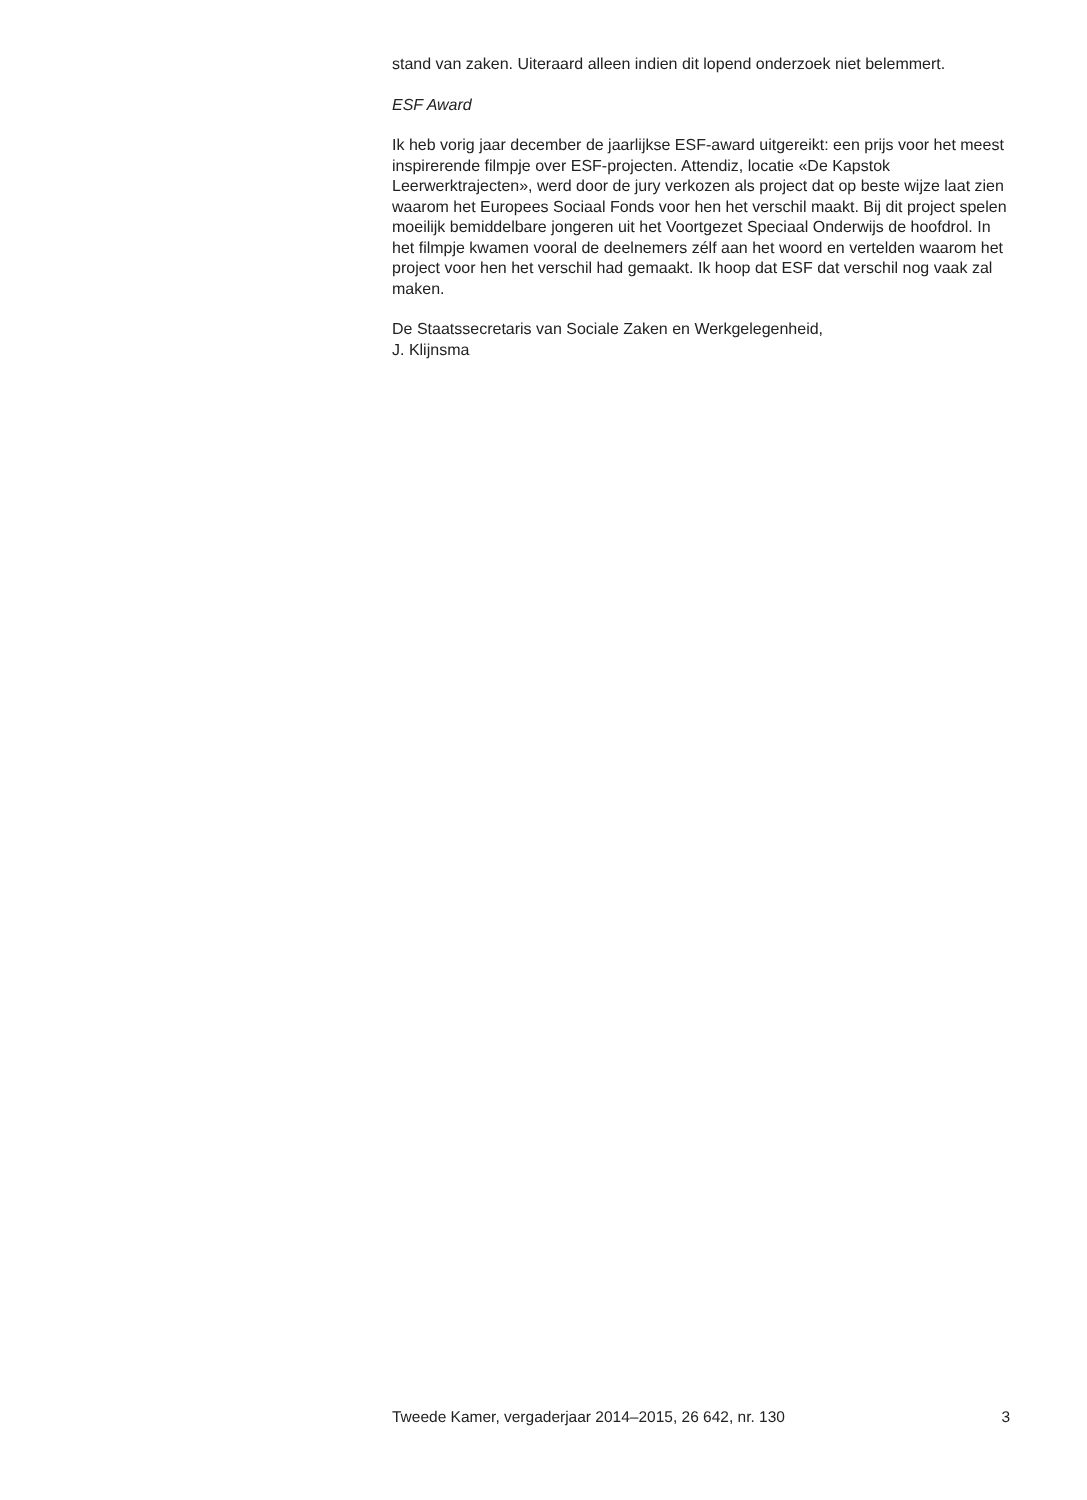stand van zaken. Uiteraard alleen indien dit lopend onderzoek niet belemmert.
ESF Award
Ik heb vorig jaar december de jaarlijkse ESF-award uitgereikt: een prijs voor het meest inspirerende filmpje over ESF-projecten. Attendiz, locatie «De Kapstok Leerwerktrajecten», werd door de jury verkozen als project dat op beste wijze laat zien waarom het Europees Sociaal Fonds voor hen het verschil maakt. Bij dit project spelen moeilijk bemiddelbare jongeren uit het Voortgezet Speciaal Onderwijs de hoofdrol. In het filmpje kwamen vooral de deelnemers zélf aan het woord en vertelden waarom het project voor hen het verschil had gemaakt. Ik hoop dat ESF dat verschil nog vaak zal maken.
De Staatssecretaris van Sociale Zaken en Werkgelegenheid,
J. Klijnsma
Tweede Kamer, vergaderjaar 2014–2015, 26 642, nr. 130 3